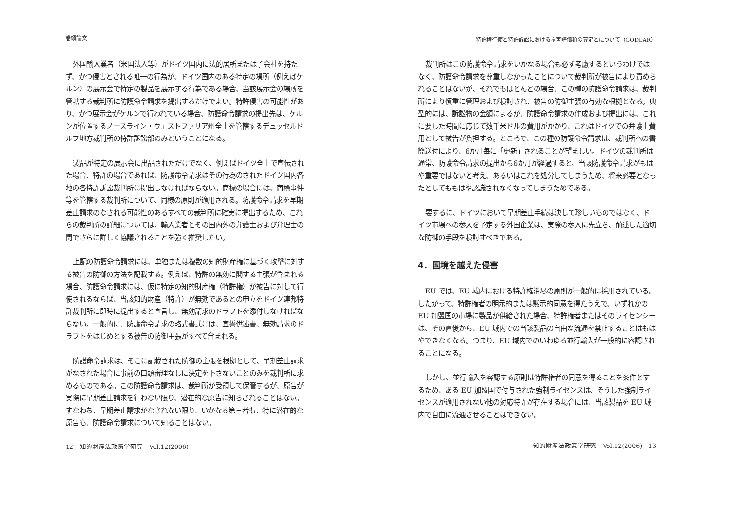巻頭論文
外国輸入業者（米国法人等）がドイツ国内に法的居所または子会社を持たず、かつ侵害とされる唯一の行為が、ドイツ国内のある特定の場所（例えばケルン）の展示会で特定の製品を展示する行為である場合、当該展示会の場所を管轄する裁判所に防護命令請求を提出するだけでよい。特許侵害の可能性があり、かつ展示会がケルンで行われている場合、防護命令請求の提出先は、ケルンが位置するノースライン・ウェストファリア州全土を管轄するデュッセルドルフ地方裁判所の特許訴訟部のみということになる。
製品が特定の展示会に出品されただけでなく、例えばドイツ全土で宣伝された場合、特許の場合であれば、防護命令請求はその行為のされたドイツ国内各地の各特許訴訟裁判所に提出しなければならない。商標の場合には、商標事件等を管轄する裁判所について、同様の原則が適用される。防護命令請求を早期差止請求のなされる可能性のあるすべての裁判所に確実に提出するため、これらの裁判所の詳細については、輸入業者とその国内外の弁護士および弁理士の間でさらに詳しく協議されることを強く推奨したい。
上記の防護命令請求には、単独または複数の知的財産権に基づく攻撃に対する被告の防御の方法を記載する。例えば、特許の無効に関する主張が含まれる場合、防護命令請求には、仮に特定の知的財産権（特許権）が被告に対して行使されるならば、当該知的財産（特許）が無効であるとの申立をドイツ連邦特許裁判所に即時に提出すると宣言し、無効請求のドラフトを添付しなければならない。一般的に、防護命令請求の略式書式には、宣誓供述書、無効請求のドラフトをはじめとする被告の防御主張がすべて含まれる。
防護命令請求は、そこに記載された防御の主張を根拠として、早期差止請求がなされた場合に事前の口頭審理なしに決定を下さないことのみを裁判所に求めるものである。この防護命令請求は、裁判所が受領して保管するが、原告が実際に早期差止請求を行わない限り、潜在的な原告に知らされることはない。すなわち、早期差止請求がなされない限り、いかなる第三者も、特に潜在的な原告も、防護命令請求について知ることはない。
12　知的財産法政策学研究　Vol.12(2006)
特許権行使と特許訴訟における損害賠償額の算定とについて（GODDAR）
裁判所はこの防護命令請求をいかなる場合も必ず考慮するというわけではなく、防護命令請求を尊重しなかったことについて裁判所が被告により責められることはないが、それでもほとんどの場合、この種の防護命令請求は、裁判所により慎重に管理および検討され、被告の防御主張の有効な根拠となる。典型的には、訴訟物の金額によるが、防護命令請求の作成および提出には、これに要した時間に応じて数千米ドルの費用がかかり、これはドイツでの弁護士費用として被告が負担する。ところで、この種の防護命令請求は、裁判所への書簡送付により、6か月毎に「更新」されることが望ましい。ドイツの裁判所は通常、防護命令請求の提出から6か月が経過すると、当該防護命令請求がもはや重要ではないと考え、あるいはこれを処分してしまうため、将来必要となったとしてももはや認識されなくなってしまうためである。
要するに、ドイツにおいて早期差止手続は決して珍しいものではなく、ドイツ市場への参入を予定する外国企業は、実際の参入に先立ち、前述した適切な防御の手段を検討すべきである。
4．国境を越えた侵害
EU では、EU 域内における特許権消尽の原則が一般的に採用されている。したがって、特許権者の明示的または黙示的同意を得たうえで、いずれかの EU 加盟国の市場に製品が供給された場合、特許権者またはそのライセンシーは、その直後から、EU 域内での当該製品の自由な流通を禁止することはもはやできなくなる。つまり、EU 域内でのいわゆる並行輸入が一般的に容認されることになる。
しかし、並行輸入を容認する原則は特許権者の同意を得ることを条件とするため、ある EU 加盟国で付与された強制ライセンスは、そうした強制ライセンスが適用されない他の対応特許が存在する場合には、当該製品を EU 域内で自由に流通させることはできない。
知的財産法政策学研究　Vol.12(2006)　13